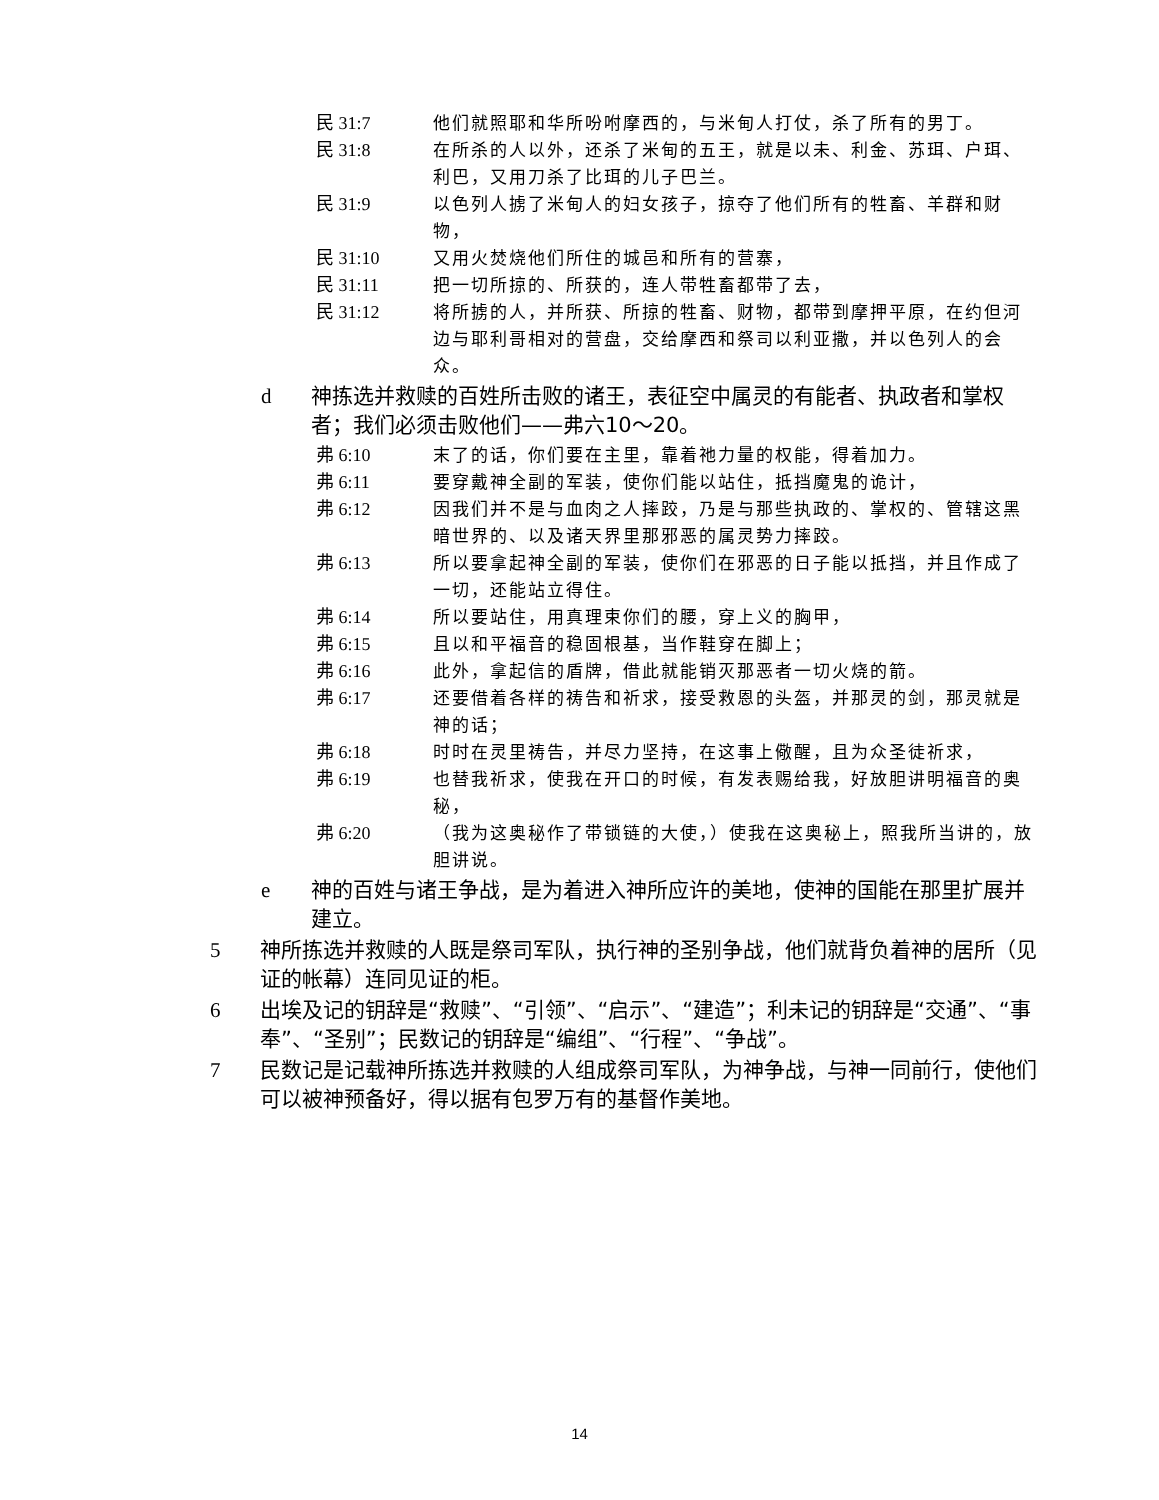民 31:7 他们就照耶和华所吩咐摩西的，与米甸人打仗，杀了所有的男丁。
民 31:8 在所杀的人以外，还杀了米甸的五王，就是以未、利金、苏珥、户珥、利巴，又用刀杀了比珥的儿子巴兰。
民 31:9 以色列人掳了米甸人的妇女孩子，掠夺了他们所有的牲畜、羊群和财物，
民 31:10 又用火焚烧他们所住的城邑和所有的营寨，
民 31:11 把一切所掠的、所获的，连人带牲畜都带了去，
民 31:12 将所掳的人，并所获、所掠的牲畜、财物，都带到摩押平原，在约但河边与耶利哥相对的营盘，交给摩西和祭司以利亚撒，并以色列人的会众。
d 神拣选并救赎的百姓所击败的诸王，表征空中属灵的有能者、执政者和掌权者；我们必须击败他们——弗六10～20。
弗 6:10 末了的话，你们要在主里，靠着祂力量的权能，得着加力。
弗 6:11 要穿戴神全副的军装，使你们能以站住，抵挡魔鬼的诡计，
弗 6:12 因我们并不是与血肉之人摔跤，乃是与那些执政的、掌权的、管辖这黑暗世界的、以及诸天界里那邪恶的属灵势力摔跤。
弗 6:13 所以要拿起神全副的军装，使你们在邪恶的日子能以抵挡，并且作成了一切，还能站立得住。
弗 6:14 所以要站住，用真理束你们的腰，穿上义的胸甲，
弗 6:15 且以和平福音的稳固根基，当作鞋穿在脚上；
弗 6:16 此外，拿起信的盾牌，借此就能销灭那恶者一切火烧的箭。
弗 6:17 还要借着各样的祷告和祈求，接受救恩的头盔，并那灵的剑，那灵就是神的话；
弗 6:18 时时在灵里祷告，并尽力坚持，在这事上儆醒，且为众圣徒祈求，
弗 6:19 也替我祈求，使我在开口的时候，有发表赐给我，好放胆讲明福音的奥秘，
弗 6:20 （我为这奥秘作了带锁链的大使，）使我在这奥秘上，照我所当讲的，放胆讲说。
e 神的百姓与诸王争战，是为着进入神所应许的美地，使神的国能在那里扩展并建立。
5 神所拣选并救赎的人既是祭司军队，执行神的圣别争战，他们就背负着神的居所（见证的帐幕）连同见证的柜。
6 出埃及记的钥辞是“救赎”、“引领”、“启示”、“建造”；利未记的钥辞是“交通”、“事奉”、“圣别”；民数记的钥辞是“编组”、“行程”、“争战”。
7 民数记是记载神所拣选并救赎的人组成祭司军队，为神争战，与神一同前行，使他们可以被神预备好，得以据有包罗万有的基督作美地。
14